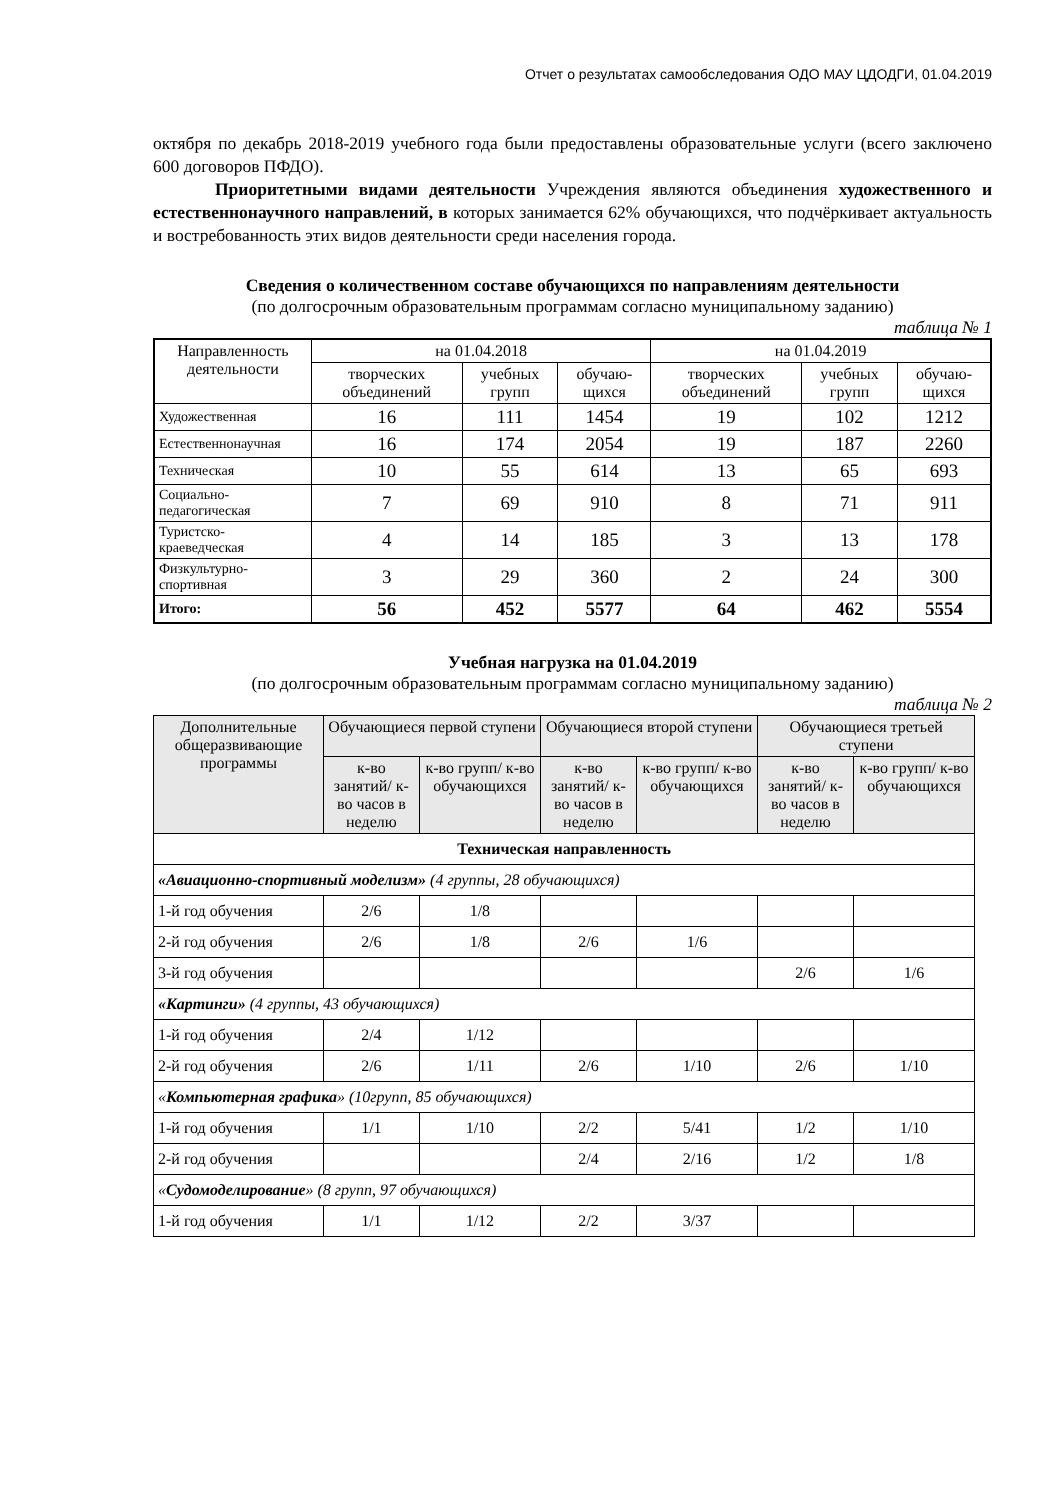Отчет о результатах самообследования ОДО МАУ ЦДОДГИ, 01.04.2019
октября по декабрь 2018-2019 учебного года были предоставлены образовательные услуги (всего заключено 600 договоров ПФДО).
Приоритетными видами деятельности Учреждения являются объединения художественного и естественнонаучного направлений, в которых занимается 62% обучающихся, что подчёркивает актуальность и востребованность этих видов деятельности среди населения города.
Сведения о количественном составе обучающихся по направлениям деятельности
(по долгосрочным образовательным программам согласно муниципальному заданию)
таблица № 1
| Направленность деятельности | на 01.04.2018 | | | на 01.04.2019 | | |
| --- | --- | --- | --- | --- | --- | --- |
| | творческих объединений | учебных групп | обучаю-щихся | творческих объединений | учебных групп | обучаю-щихся |
| Художественная | 16 | 111 | 1454 | 19 | 102 | 1212 |
| Естественнонаучная | 16 | 174 | 2054 | 19 | 187 | 2260 |
| Техническая | 10 | 55 | 614 | 13 | 65 | 693 |
| Социально-педагогическая | 7 | 69 | 910 | 8 | 71 | 911 |
| Туристско-краеведческая | 4 | 14 | 185 | 3 | 13 | 178 |
| Физкультурно-спортивная | 3 | 29 | 360 | 2 | 24 | 300 |
| Итого: | 56 | 452 | 5577 | 64 | 462 | 5554 |
Учебная нагрузка на 01.04.2019
(по долгосрочным образовательным программам согласно муниципальному заданию)
таблица № 2
| Дополнительные общеразвивающие программы | Обучающиеся первой ступени | | Обучающиеся второй ступени | | Обучающиеся третьей ступени | |
| --- | --- | --- | --- | --- | --- | --- |
| | к-во занятий/ к-во часов в неделю | к-во групп/ к-во обучающихся | к-во занятий/ к-во часов в неделю | к-во групп/ к-во обучающихся | к-во занятий/ к-во часов в неделю | к-во групп/ к-во обучающихся |
| Техническая направленность | | | | | | |
| «Авиационно-спортивный моделизм» (4 группы, 28 обучающихся) | | | | | | |
| 1-й год обучения | 2/6 | 1/8 | | | | |
| 2-й год обучения | 2/6 | 1/8 | 2/6 | 1/6 | | |
| 3-й год обучения | | | | | 2/6 | 1/6 |
| «Картинги» (4 группы, 43 обучающихся) | | | | | | |
| 1-й год обучения | 2/4 | 1/12 | | | | |
| 2-й год обучения | 2/6 | 1/11 | 2/6 | 1/10 | 2/6 | 1/10 |
| « Компьютерная графика » (10групп, 85 обучающихся) | | | | | | |
| 1-й год обучения | 1/1 | 1/10 | 2/2 | 5/41 | 1/2 | 1/10 |
| 2-й год обучения | | | 2/4 | 2/16 | 1/2 | 1/8 |
| « Судомоделирование » (8 групп, 97 обучающихся) | | | | | | |
| 1-й год обучения | 1/1 | 1/12 | 2/2 | 3/37 | | |